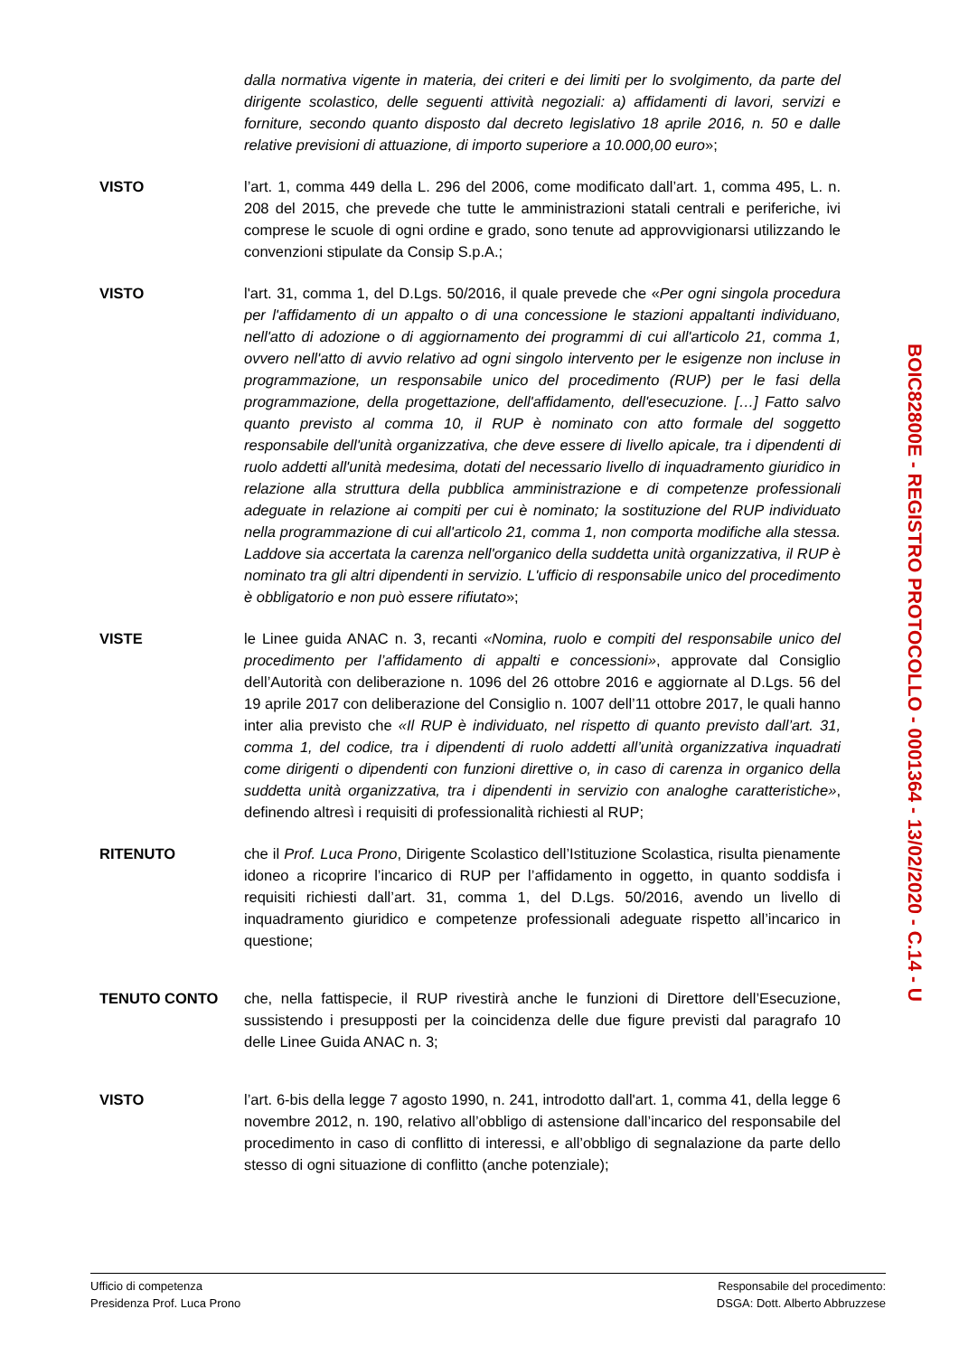dalla normativa vigente in materia, dei criteri e dei limiti per lo svolgimento, da parte del dirigente scolastico, delle seguenti attività negoziali: a) affidamenti di lavori, servizi e forniture, secondo quanto disposto dal decreto legislativo 18 aprile 2016, n. 50 e dalle relative previsioni di attuazione, di importo superiore a 10.000,00 euro»;
VISTO l’art. 1, comma 449 della L. 296 del 2006, come modificato dall’art. 1, comma 495, L. n. 208 del 2015, che prevede che tutte le amministrazioni statali centrali e periferiche, ivi comprese le scuole di ogni ordine e grado, sono tenute ad approvvigionarsi utilizzando le convenzioni stipulate da Consip S.p.A.;
VISTO l'art. 31, comma 1, del D.Lgs. 50/2016, il quale prevede che «Per ogni singola procedura per l'affidamento di un appalto o di una concessione le stazioni appaltanti individuano, nell'atto di adozione o di aggiornamento dei programmi di cui all'articolo 21, comma 1, ovvero nell'atto di avvio relativo ad ogni singolo intervento per le esigenze non incluse in programmazione, un responsabile unico del procedimento (RUP) per le fasi della programmazione, della progettazione, dell'affidamento, dell'esecuzione. […] Fatto salvo quanto previsto al comma 10, il RUP è nominato con atto formale del soggetto responsabile dell'unità organizzativa, che deve essere di livello apicale, tra i dipendenti di ruolo addetti all'unità medesima, dotati del necessario livello di inquadramento giuridico in relazione alla struttura della pubblica amministrazione e di competenze professionali adeguate in relazione ai compiti per cui è nominato; la sostituzione del RUP individuato nella programmazione di cui all'articolo 21, comma 1, non comporta modifiche alla stessa. Laddove sia accertata la carenza nell'organico della suddetta unità organizzativa, il RUP è nominato tra gli altri dipendenti in servizio. L'ufficio di responsabile unico del procedimento è obbligatorio e non può essere rifiutato»;
VISTE le Linee guida ANAC n. 3, recanti «Nomina, ruolo e compiti del responsabile unico del procedimento per l’affidamento di appalti e concessioni», approvate dal Consiglio dell’Autorità con deliberazione n. 1096 del 26 ottobre 2016 e aggiornate al D.Lgs. 56 del 19 aprile 2017 con deliberazione del Consiglio n. 1007 dell’11 ottobre 2017, le quali hanno inter alia previsto che «Il RUP è individuato, nel rispetto di quanto previsto dall’art. 31, comma 1, del codice, tra i dipendenti di ruolo addetti all’unità organizzativa inquadrati come dirigenti o dipendenti con funzioni direttive o, in caso di carenza in organico della suddetta unità organizzativa, tra i dipendenti in servizio con analoghe caratteristiche», definendo altresì i requisiti di professionalità richiesti al RUP;
RITENUTO che il Prof. Luca Prono, Dirigente Scolastico dell’Istituzione Scolastica, risulta pienamente idoneo a ricoprire l’incarico di RUP per l’affidamento in oggetto, in quanto soddisfa i requisiti richiesti dall’art. 31, comma 1, del D.Lgs. 50/2016, avendo un livello di inquadramento giuridico e competenze professionali adeguate rispetto all’incarico in questione;
TENUTO CONTO che, nella fattispecie, il RUP rivestirà anche le funzioni di Direttore dell’Esecuzione, sussistendo i presupposti per la coincidenza delle due figure previsti dal paragrafo 10 delle Linee Guida ANAC n. 3;
VISTO l’art. 6-bis della legge 7 agosto 1990, n. 241, introdotto dall'art. 1, comma 41, della legge 6 novembre 2012, n. 190, relativo all’obbligo di astensione dall’incarico del responsabile del procedimento in caso di conflitto di interessi, e all’obbligo di segnalazione da parte dello stesso di ogni situazione di conflitto (anche potenziale);
BOIC82800E - REGISTRO PROTOCOLLO - 0001364 - 13/02/2020 - C.14 - U
Ufficio di competenza
Presidenza Prof. Luca Prono
Responsabile del procedimento:
DSGA: Dott. Alberto Abbruzzese